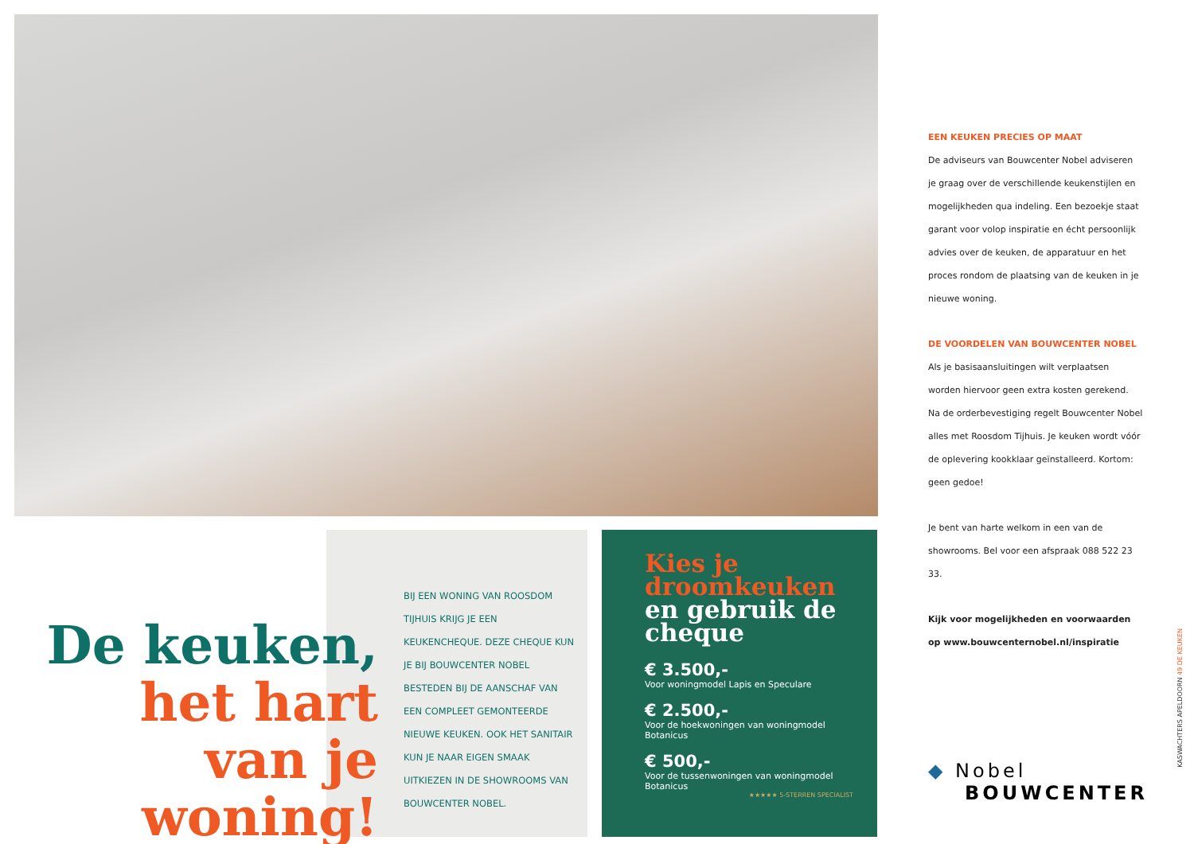De keuken,
het hart van je woning!
BIJ EEN WONING VAN ROOSDOM TIJHUIS KRIJG JE EEN KEUKENCHEQUE. DEZE CHEQUE KUN JE BIJ BOUWCENTER NOBEL BESTEDEN BIJ DE AANSCHAF VAN EEN COMPLEET GEMONTEERDE NIEUWE KEUKEN. OOK HET SANITAIR KUN JE NAAR EIGEN SMAAK UITKIEZEN IN DE SHOWROOMS VAN BOUWCENTER NOBEL.
Kies je droomkeuken
en gebruik de cheque
€ 3.500,-
Voor woningmodel Lapis en Speculare
€ 2.500,-
Voor de hoekwoningen van woningmodel Botanicus
€ 500,-
Voor de tussenwoningen van woningmodel Botanicus
★★★★★ 5-STERREN SPECIALIST
EEN KEUKEN PRECIES OP MAAT
De adviseurs van Bouwcenter Nobel adviseren je graag over de verschillende keukenstijlen en mogelijkheden qua indeling. Een bezoekje staat garant voor volop inspiratie en écht persoonlijk advies over de keuken, de apparatuur en het proces rondom de plaatsing van de keuken in je nieuwe woning.
DE VOORDELEN VAN BOUWCENTER NOBEL
Als je basisaansluitingen wilt verplaatsen worden hiervoor geen extra kosten gerekend. Na de orderbevestiging regelt Bouwcenter Nobel alles met Roosdom Tijhuis. Je keuken wordt vóór de oplevering kookklaar geïnstalleerd. Kortom: geen gedoe!
Je bent van harte welkom in een van de showrooms. Bel voor een afspraak 088 522 23 33.
Kijk voor mogelijkheden en voorwaarden op www.bouwcenternobel.nl/inspiratie
◆ Nobel
BOUWCENTER
KASWACHTERS APELDOORN 49 DE KEUKEN